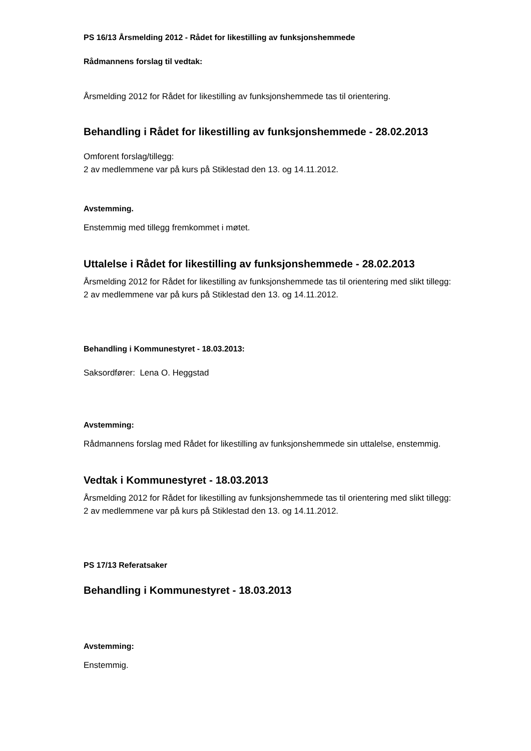PS 16/13 Årsmelding 2012 - Rådet for likestilling av funksjonshemmede
Rådmannens forslag til vedtak:
Årsmelding 2012 for Rådet for likestilling av funksjonshemmede tas til orientering.
Behandling i Rådet for likestilling av funksjonshemmede - 28.02.2013
Omforent forslag/tillegg:
2 av medlemmene var på kurs på Stiklestad den 13. og 14.11.2012.
Avstemming.
Enstemmig med tillegg fremkommet i møtet.
Uttalelse i Rådet for likestilling av funksjonshemmede - 28.02.2013
Årsmelding 2012 for Rådet for likestilling av funksjonshemmede tas til orientering med slikt tillegg:
2 av medlemmene var på kurs på Stiklestad den 13. og 14.11.2012.
Behandling i Kommunestyret - 18.03.2013:
Saksordfører: Lena O. Heggstad
Avstemming:
Rådmannens forslag med Rådet for likestilling av funksjonshemmede sin uttalelse, enstemmig.
Vedtak i Kommunestyret - 18.03.2013
Årsmelding 2012 for Rådet for likestilling av funksjonshemmede tas til orientering med slikt tillegg:
2 av medlemmene var på kurs på Stiklestad den 13. og 14.11.2012.
PS 17/13 Referatsaker
Behandling i Kommunestyret - 18.03.2013
Avstemming:
Enstemmig.